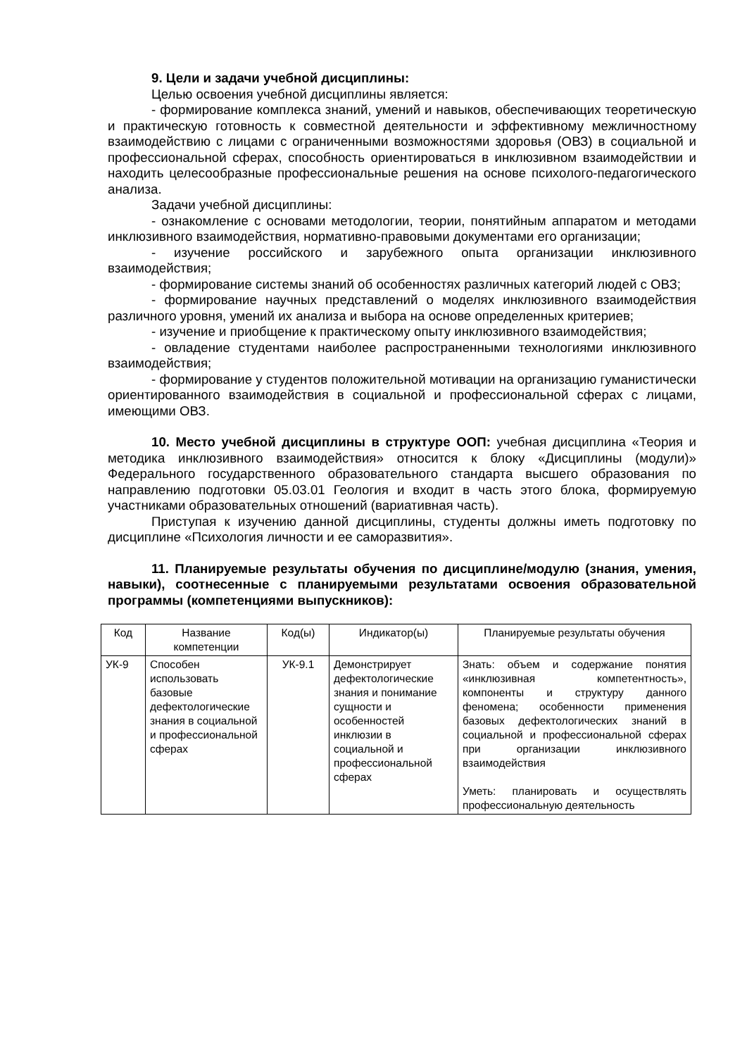9. Цели и задачи учебной дисциплины:
Целью освоения учебной дисциплины является:
- формирование комплекса знаний, умений и навыков, обеспечивающих теоретическую и практическую готовность к совместной деятельности и эффективному межличностному взаимодействию с лицами с ограниченными возможностями здоровья (ОВЗ) в социальной и профессиональной сферах, способность ориентироваться в инклюзивном взаимодействии и находить целесообразные профессиональные решения на основе психолого-педагогического анализа.
Задачи учебной дисциплины:
- ознакомление с основами методологии, теории, понятийным аппаратом и методами инклюзивного взаимодействия, нормативно-правовыми документами его организации;
- изучение российского и зарубежного опыта организации инклюзивного взаимодействия;
- формирование системы знаний об особенностях различных категорий людей с ОВЗ;
- формирование научных представлений о моделях инклюзивного взаимодействия различного уровня, умений их анализа и выбора на основе определенных критериев;
- изучение и приобщение к практическому опыту инклюзивного взаимодействия;
- овладение студентами наиболее распространенными технологиями инклюзивного взаимодействия;
- формирование у студентов положительной мотивации на организацию гуманистически ориентированного взаимодействия в социальной и профессиональной сферах с лицами, имеющими ОВЗ.
10. Место учебной дисциплины в структуре ООП: учебная дисциплина «Теория и методика инклюзивного взаимодействия» относится к блоку «Дисциплины (модули)» Федерального государственного образовательного стандарта высшего образования по направлению подготовки 05.03.01 Геология и входит в часть этого блока, формируемую участниками образовательных отношений (вариативная часть).
Приступая к изучению данной дисциплины, студенты должны иметь подготовку по дисциплине «Психология личности и ее саморазвития».
11. Планируемые результаты обучения по дисциплине/модулю (знания, умения, навыки), соотнесенные с планируемыми результатами освоения образовательной программы (компетенциями выпускников):
| Код | Название компетенции | Код(ы) | Индикатор(ы) | Планируемые результаты обучения |
| УК-9 | Способен использовать базовые дефектологические знания в социальной и профессиональной сферах | УК-9.1 | Демонстрирует дефектологические знания и понимание сущности и особенностей инклюзии в социальной и профессиональной сферах | Знать: объем и содержание понятия «инклюзивная компетентность», компоненты и структуру данного феномена; особенности применения базовых дефектологических знаний в социальной и профессиональной сферах при организации инклюзивного взаимодействия Уметь: планировать и осуществлять профессиональную деятельность |